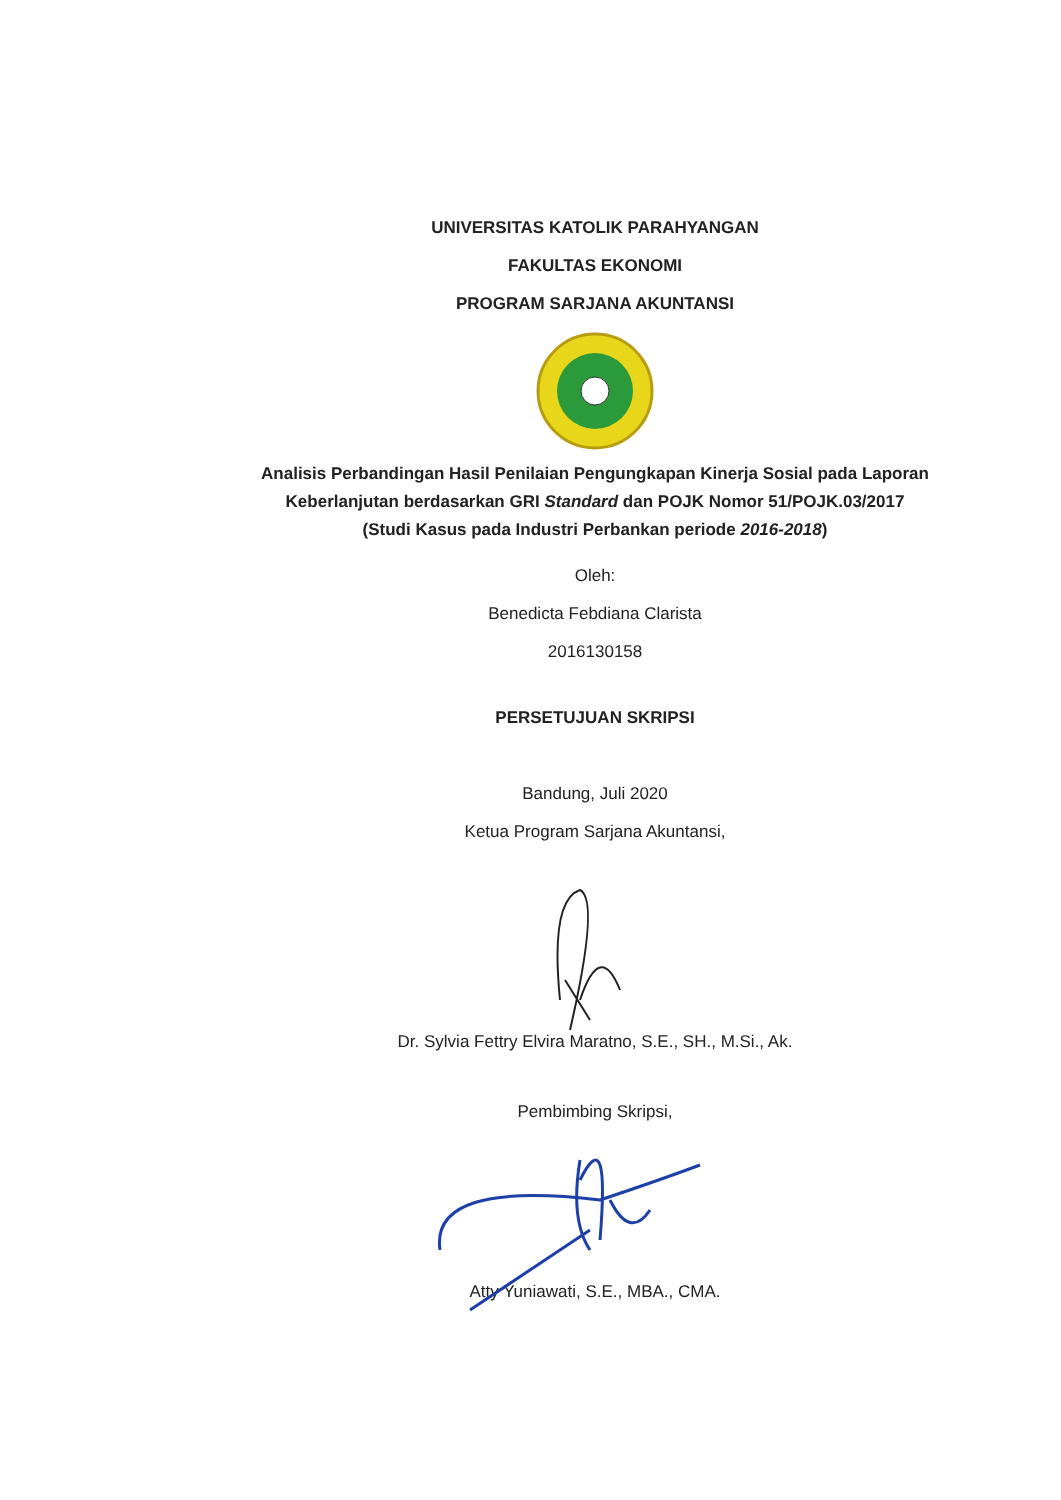UNIVERSITAS KATOLIK PARAHYANGAN
FAKULTAS EKONOMI
PROGRAM SARJANA AKUNTANSI
Analisis Perbandingan Hasil Penilaian Pengungkapan Kinerja Sosial pada Laporan Keberlanjutan berdasarkan GRI Standard dan POJK Nomor 51/POJK.03/2017 (Studi Kasus pada Industri Perbankan periode 2016-2018)
Oleh:
Benedicta Febdiana Clarista
2016130158
PERSETUJUAN SKRIPSI
Bandung, Juli 2020
Ketua Program Sarjana Akuntansi,
Dr. Sylvia Fettry Elvira Maratno, S.E., SH., M.Si., Ak.
Pembimbing Skripsi,
Atty Yuniawati, S.E., MBA., CMA.